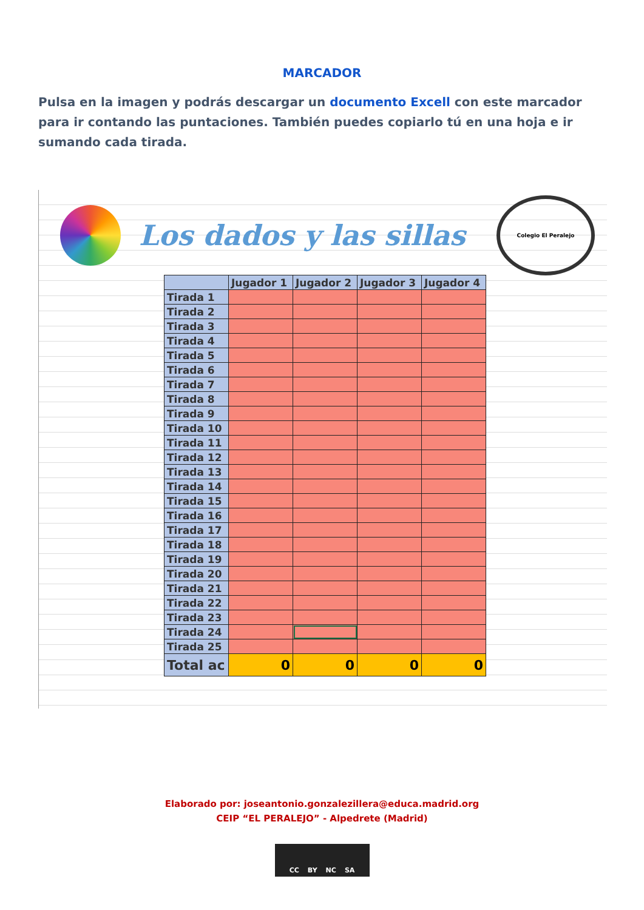MARCADOR
Pulsa en la imagen y podrás descargar un documento Excell con este marcador para ir contando las puntaciones. También puedes copiarlo tú en una hoja e ir sumando cada tirada.
Los dados y las sillas
Colegio El Peralejo
| | Jugador 1 | Jugador 2 | Jugador 3 | Jugador 4 |
| --- | --- | --- | --- | --- |
| Tirada 1 | | | | |
| Tirada 2 | | | | |
| Tirada 3 | | | | |
| Tirada 4 | | | | |
| Tirada 5 | | | | |
| Tirada 6 | | | | |
| Tirada 7 | | | | |
| Tirada 8 | | | | |
| Tirada 9 | | | | |
| Tirada 10 | | | | |
| Tirada 11 | | | | |
| Tirada 12 | | | | |
| Tirada 13 | | | | |
| Tirada 14 | | | | |
| Tirada 15 | | | | |
| Tirada 16 | | | | |
| Tirada 17 | | | | |
| Tirada 18 | | | | |
| Tirada 19 | | | | |
| Tirada 20 | | | | |
| Tirada 21 | | | | |
| Tirada 22 | | | | |
| Tirada 23 | | | | |
| Tirada 24 | | | | |
| Tirada 25 | | | | |
| Total ac | 0 | 0 | 0 | 0 |
Elaborado por: joseantonio.gonzalezillera@educa.madrid.org
CEIP “EL PERALEJO” - Alpedrete (Madrid)
CC BY NC SA